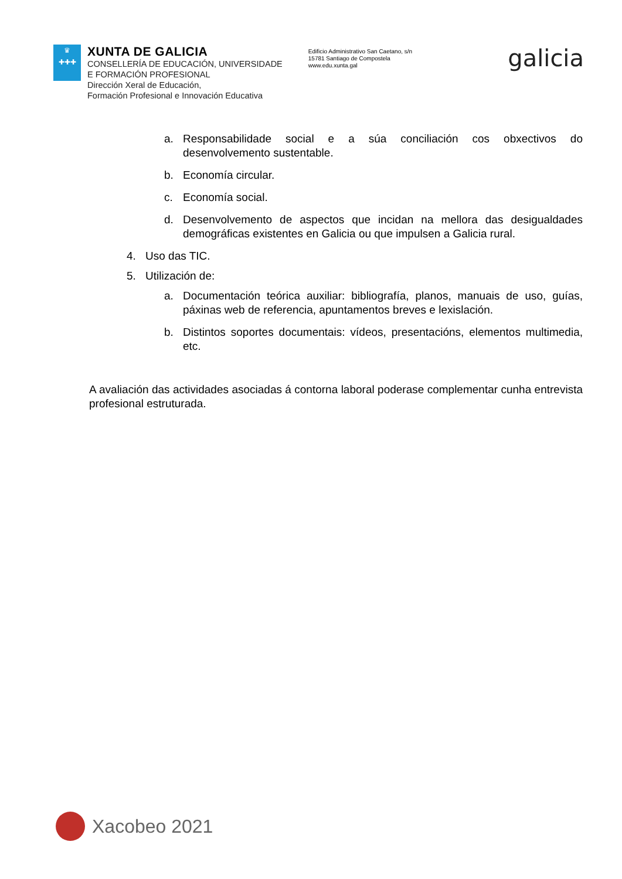♛
✚✚✚
XUNTA DE GALICIA
CONSELLERÍA DE EDUCACIÓN, UNIVERSIDADE
E FORMACIÓN PROFESIONAL
Dirección Xeral de Educación,
Formación Profesional e Innovación Educativa
Edificio Administrativo San Caetano, s/n
15781 Santiago de Compostela
www.edu.xunta.gal
galicia
a. Responsabilidade social e a súa conciliación cos obxectivos do desenvolvemento sustentable.
b. Economía circular.
c. Economía social.
d. Desenvolvemento de aspectos que incidan na mellora das desigualdades demográficas existentes en Galicia ou que impulsen a Galicia rural.
4. Uso das TIC.
5. Utilización de:
a. Documentación teórica auxiliar: bibliografía, planos, manuais de uso, guías, páxinas web de referencia, apuntamentos breves e lexislación.
b. Distintos soportes documentais: vídeos, presentacións, elementos multimedia, etc.
A avaliación das actividades asociadas á contorna laboral poderase complementar cunha entrevista profesional estruturada.
Xacobeo 2021